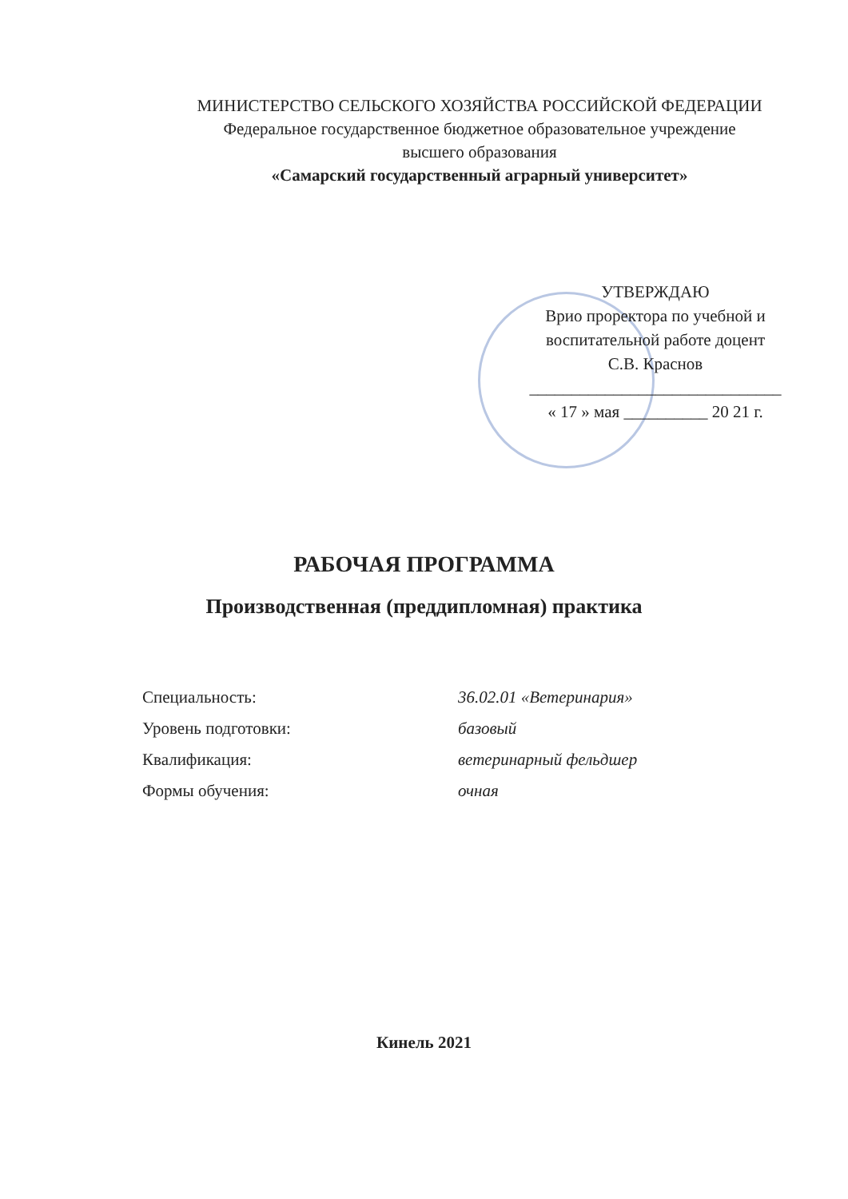МИНИСТЕРСТВО СЕЛЬСКОГО ХОЗЯЙСТВА РОССИЙСКОЙ ФЕДЕРАЦИИ
Федеральное государственное бюджетное образовательное учреждение
высшего образования
«Самарский государственный аграрный университет»
УТВЕРЖДАЮ
Врио проректора по учебной и
воспитательной работе доцент
С.В. Краснов
______________________________
« 17 » мая __________ 20 21 г.
РАБОЧАЯ ПРОГРАММА
Производственная (преддипломная) практика
Специальность: 36.02.01 «Ветеринария»
Уровень подготовки: базовый
Квалификация: ветеринарный фельдшер
Формы обучения: очная
Кинель 2021